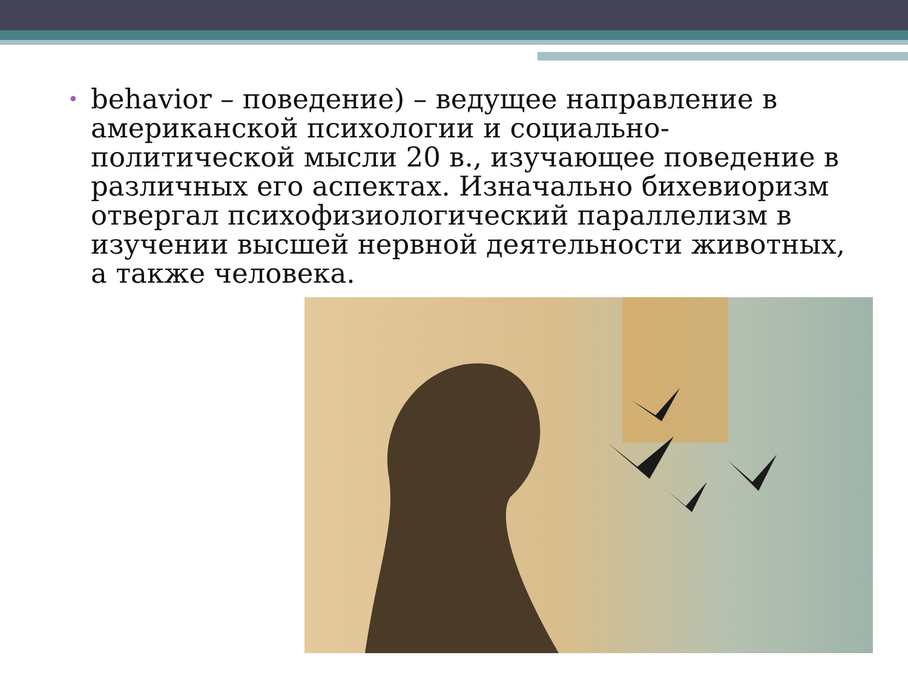• behavior – поведение) – ведущее направление в американской психологии и социально-политической мысли 20 в., изучающее поведение в различных его аспектах. Изначально бихевиоризм отвергал психофизиологический параллелизм в изучении высшей нервной деятельности животных, а также человека.